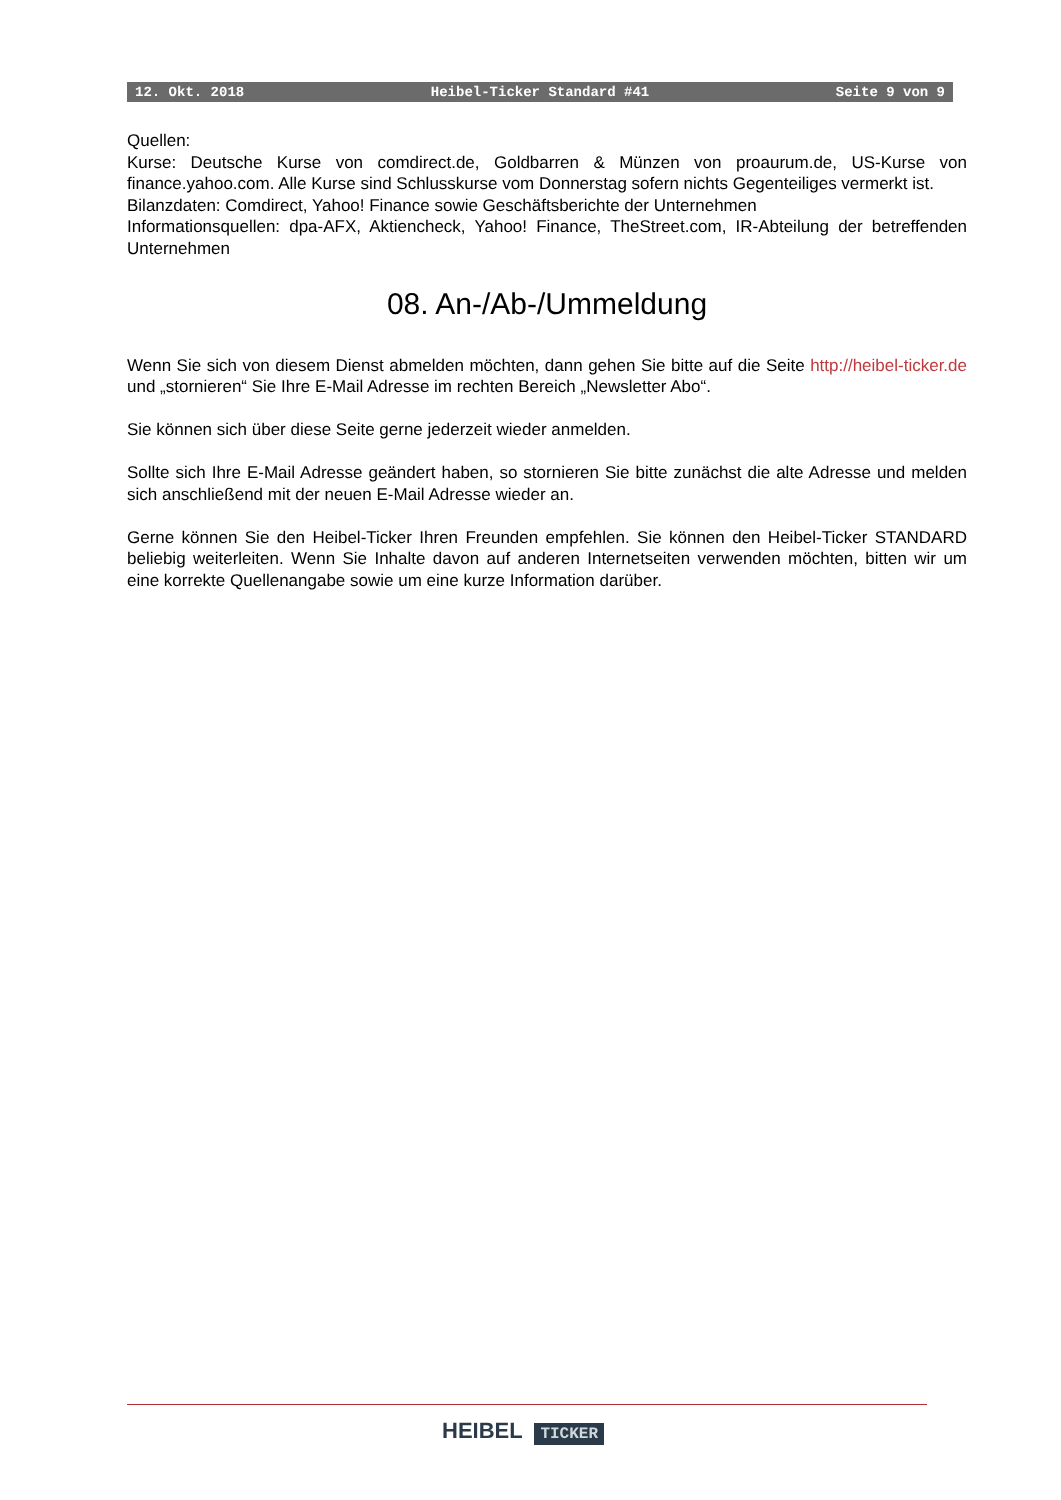12. Okt. 2018 Heibel-Ticker Standard #41 Seite 9 von 9
Quellen:
Kurse: Deutsche Kurse von comdirect.de, Goldbarren & Münzen von proaurum.de, US-Kurse von finance.yahoo.com. Alle Kurse sind Schlusskurse vom Donnerstag sofern nichts Gegenteiliges vermerkt ist.
Bilanzdaten: Comdirect, Yahoo! Finance sowie Geschäftsberichte der Unternehmen
Informationsquellen: dpa-AFX, Aktiencheck, Yahoo! Finance, TheStreet.com, IR-Abteilung der betreffenden Unternehmen
08. An-/Ab-/Ummeldung
Wenn Sie sich von diesem Dienst abmelden möchten, dann gehen Sie bitte auf die Seite http://heibel-ticker.de und „stornieren“ Sie Ihre E-Mail Adresse im rechten Bereich „Newsletter Abo“.
Sie können sich über diese Seite gerne jederzeit wieder anmelden.
Sollte sich Ihre E-Mail Adresse geändert haben, so stornieren Sie bitte zunächst die alte Adresse und melden sich anschließend mit der neuen E-Mail Adresse wieder an.
Gerne können Sie den Heibel-Ticker Ihren Freunden empfehlen. Sie können den Heibel-Ticker STANDARD beliebig weiterleiten. Wenn Sie Inhalte davon auf anderen Internetseiten verwenden möchten, bitten wir um eine korrekte Quellenangabe sowie um eine kurze Information darüber.
HEIBEL TICKER